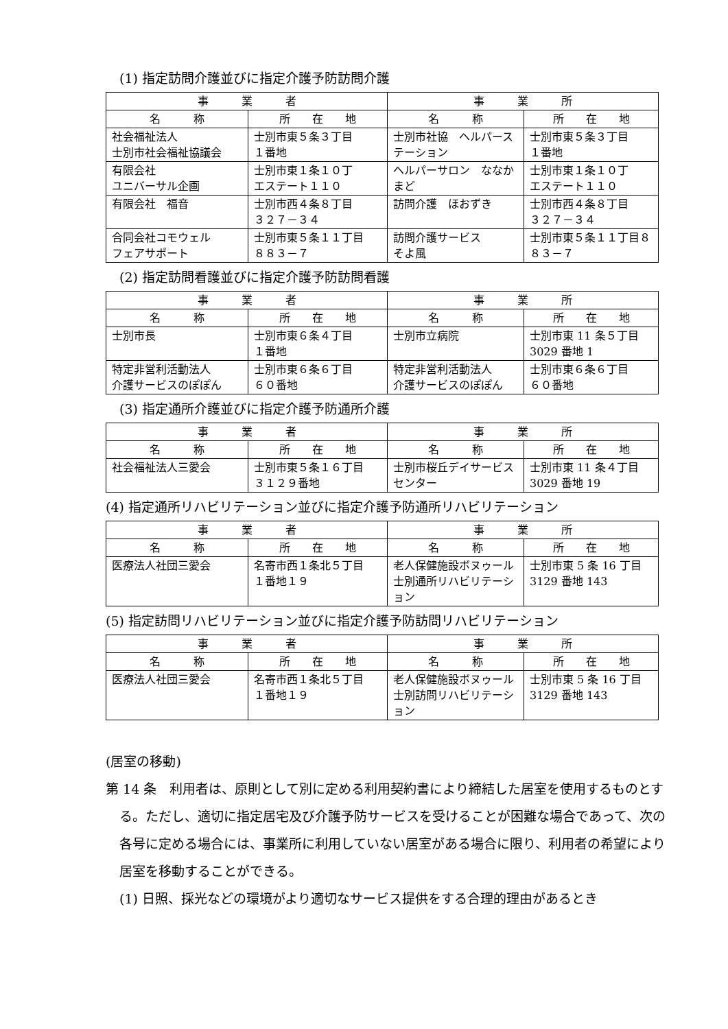(1) 指定訪問介護並びに指定介護予防訪問介護
| 事 業 者 | | 事 業 所 | |
| --- | --- | --- | --- |
| 名 称 | 所 在 地 | 名 称 | 所 在 地 |
| 社会福祉法人 士別市社会福祉協議会 | 士別市東５条３丁目 １番地 | 士別市社協 ヘルパーステーション | 士別市東５条３丁目 １番地 |
| 有限会社 ユニバーサル企画 | 士別市東１条１０丁 エステート１１０ | ヘルパーサロン ななかまど | 士別市東１条１０丁 エステート１１０ |
| 有限会社 福音 | 士別市西４条８丁目 ３２７－３４ | 訪問介護 ほおずき | 士別市西４条８丁目 ３２７－３４ |
| 合同会社コモウェル フェアサポート | 士別市東５条１１丁目 ８８３－７ | 訪問介護サービス そよ風 | 士別市東５条１１丁目８８３－７ |
(2) 指定訪問看護並びに指定介護予防訪問看護
| 事 業 者 | | 事 業 所 | |
| --- | --- | --- | --- |
| 名 称 | 所 在 地 | 名 称 | 所 在 地 |
| 士別市長 | 士別市東６条４丁目 １番地 | 士別市立病院 | 士別市東 11 条５丁目 3029 番地 1 |
| 特定非営利活動法人 介護サービスのぽぽん | 士別市東６条６丁目 ６０番地 | 特定非営利活動法人 介護サービスのぽぽん | 士別市東６条６丁目 ６０番地 |
(3) 指定通所介護並びに指定介護予防通所介護
| 事 業 者 | | 事 業 所 | |
| --- | --- | --- | --- |
| 名 称 | 所 在 地 | 名 称 | 所 在 地 |
| 社会福祉法人三愛会 | 士別市東５条１６丁目 ３１２９番地 | 士別市桜丘デイサービスセンター | 士別市東 11 条４丁目 3029 番地 19 |
(4) 指定通所リハビリテーション並びに指定介護予防通所リハビリテーション
| 事 業 者 | | 事 業 所 | |
| --- | --- | --- | --- |
| 名 称 | 所 在 地 | 名 称 | 所 在 地 |
| 医療法人社団三愛会 | 名寄市西１条北５丁目 １番地１９ | 老人保健施設ボヌゥール士別通所リハビリテーション | 士別市東 5 条 16 丁目 3129 番地 143 |
(5) 指定訪問リハビリテーション並びに指定介護予防訪問リハビリテーション
| 事 業 者 | | 事 業 所 | |
| --- | --- | --- | --- |
| 名 称 | 所 在 地 | 名 称 | 所 在 地 |
| 医療法人社団三愛会 | 名寄市西１条北５丁目 １番地１９ | 老人保健施設ボヌゥール士別訪問リハビリテーション | 士別市東 5 条 16 丁目 3129 番地 143 |
(居室の移動)
第 14 条　利用者は、原則として別に定める利用契約書により締結した居室を使用するものとする。ただし、適切に指定居宅及び介護予防サービスを受けることが困難な場合であって、次の各号に定める場合には、事業所に利用していない居室がある場合に限り、利用者の希望により居室を移動することができる。
(1) 日照、採光などの環境がより適切なサービス提供をする合理的理由があるとき